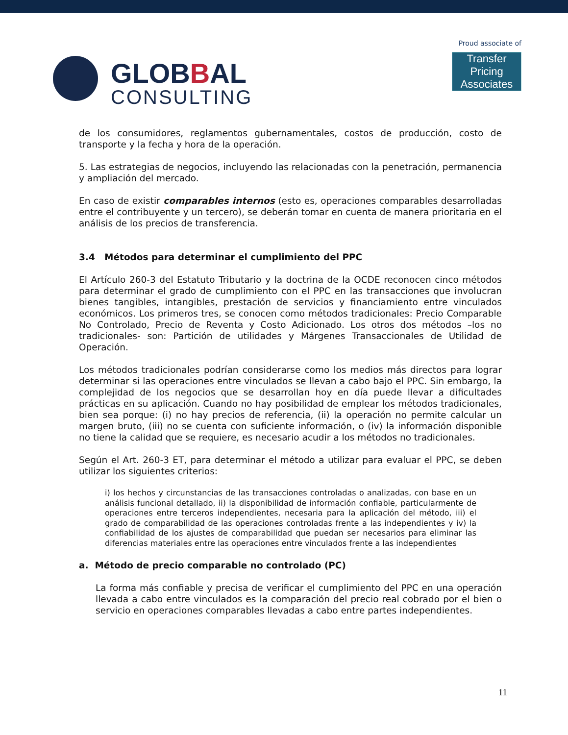GLOBBAL
CONSULTING
Proud associate of
Transfer Pricing
Associates
de los consumidores, reglamentos gubernamentales, costos de producción, costo de transporte y la fecha y hora de la operación.
5. Las estrategias de negocios, incluyendo las relacionadas con la penetración, permanencia y ampliación del mercado.
En caso de existir comparables internos (esto es, operaciones comparables desarrolladas entre el contribuyente y un tercero), se deberán tomar en cuenta de manera prioritaria en el análisis de los precios de transferencia.
3.4 Métodos para determinar el cumplimiento del PPC
El Artículo 260-3 del Estatuto Tributario y la doctrina de la OCDE reconocen cinco métodos para determinar el grado de cumplimiento con el PPC en las transacciones que involucran bienes tangibles, intangibles, prestación de servicios y financiamiento entre vinculados económicos. Los primeros tres, se conocen como métodos tradicionales: Precio Comparable No Controlado, Precio de Reventa y Costo Adicionado. Los otros dos métodos –los no tradicionales- son: Partición de utilidades y Márgenes Transaccionales de Utilidad de Operación.
Los métodos tradicionales podrían considerarse como los medios más directos para lograr determinar si las operaciones entre vinculados se llevan a cabo bajo el PPC. Sin embargo, la complejidad de los negocios que se desarrollan hoy en día puede llevar a dificultades prácticas en su aplicación. Cuando no hay posibilidad de emplear los métodos tradicionales, bien sea porque: (i) no hay precios de referencia, (ii) la operación no permite calcular un margen bruto, (iii) no se cuenta con suficiente información, o (iv) la información disponible no tiene la calidad que se requiere, es necesario acudir a los métodos no tradicionales.
Según el Art. 260-3 ET, para determinar el método a utilizar para evaluar el PPC, se deben utilizar los siguientes criterios:
i) los hechos y circunstancias de las transacciones controladas o analizadas, con base en un análisis funcional detallado, ii) la disponibilidad de información confiable, particularmente de operaciones entre terceros independientes, necesaria para la aplicación del método, iii) el grado de comparabilidad de las operaciones controladas frente a las independientes y iv) la confiabilidad de los ajustes de comparabilidad que puedan ser necesarios para eliminar las diferencias materiales entre las operaciones entre vinculados frente a las independientes
a. Método de precio comparable no controlado (PC)
La forma más confiable y precisa de verificar el cumplimiento del PPC en una operación llevada a cabo entre vinculados es la comparación del precio real cobrado por el bien o servicio en operaciones comparables llevadas a cabo entre partes independientes.
11